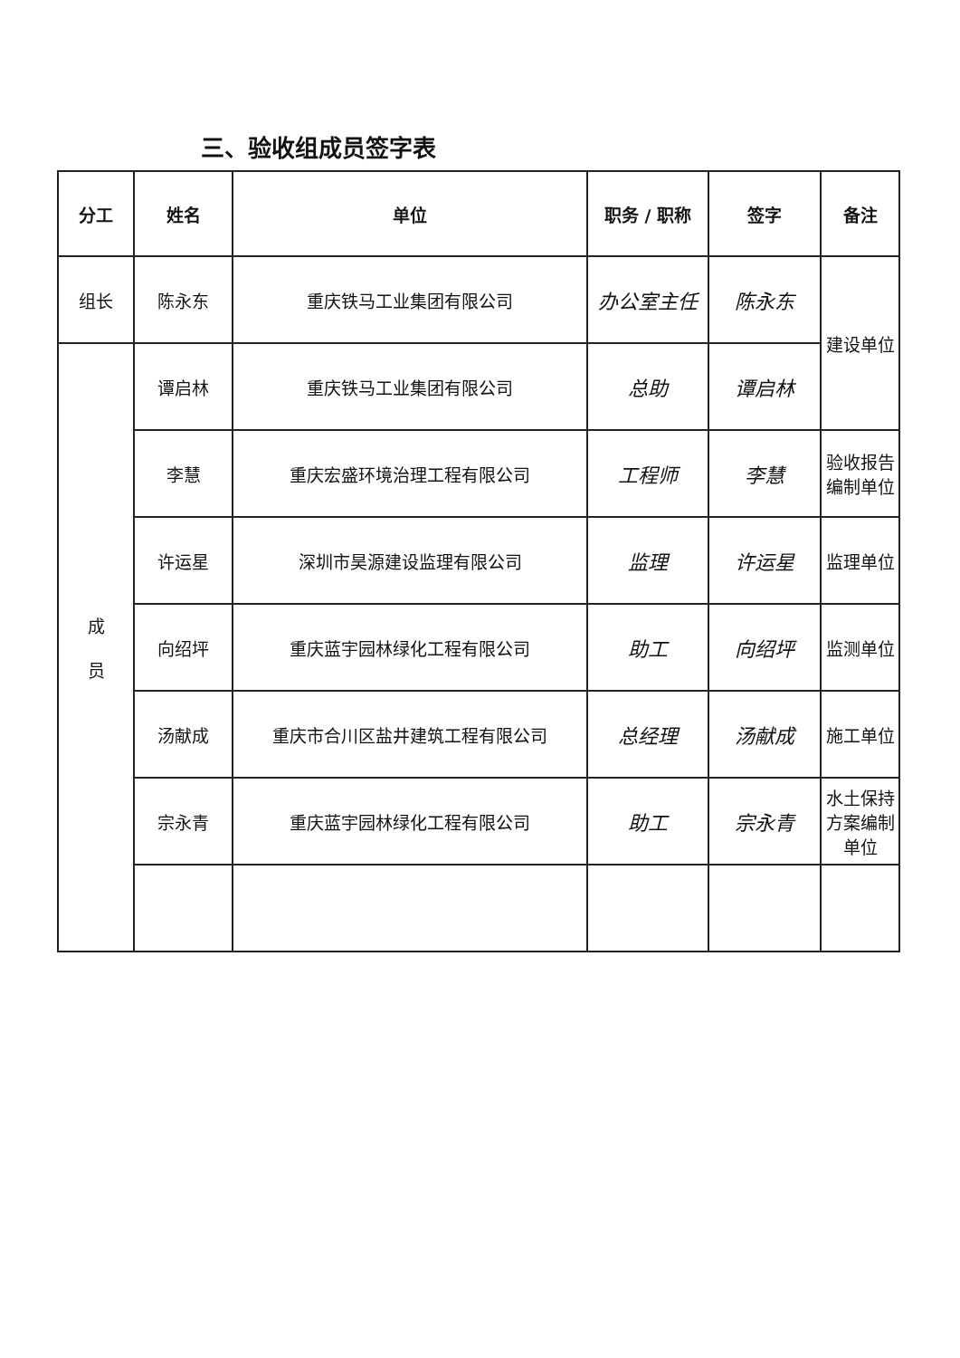三、验收组成员签字表
| 分工 | 姓名 | 单位 | 职务 / 职称 | 签字 | 备注 |
| --- | --- | --- | --- | --- | --- |
| 组长 | 陈永东 | 重庆铁马工业集团有限公司 | 办公室主任 | 陈永东 | 建设单位 |
| 成 员 | 谭启林 | 重庆铁马工业集团有限公司 | 总助 | 谭启林 | |
| | 李慧 | 重庆宏盛环境治理工程有限公司 | 工程师 | 李慧 | 验收报告 编制单位 |
| | 许运星 | 深圳市昊源建设监理有限公司 | 监理 | 许运星 | 监理单位 |
| | 向绍坪 | 重庆蓝宇园林绿化工程有限公司 | 助工 | 向绍坪 | 监测单位 |
| | 汤献成 | 重庆市合川区盐井建筑工程有限公司 | 总经理 | 汤献成 | 施工单位 |
| | 宗永青 | 重庆蓝宇园林绿化工程有限公司 | 助工 | 宗永青 | 水土保持 方案编制 单位 |